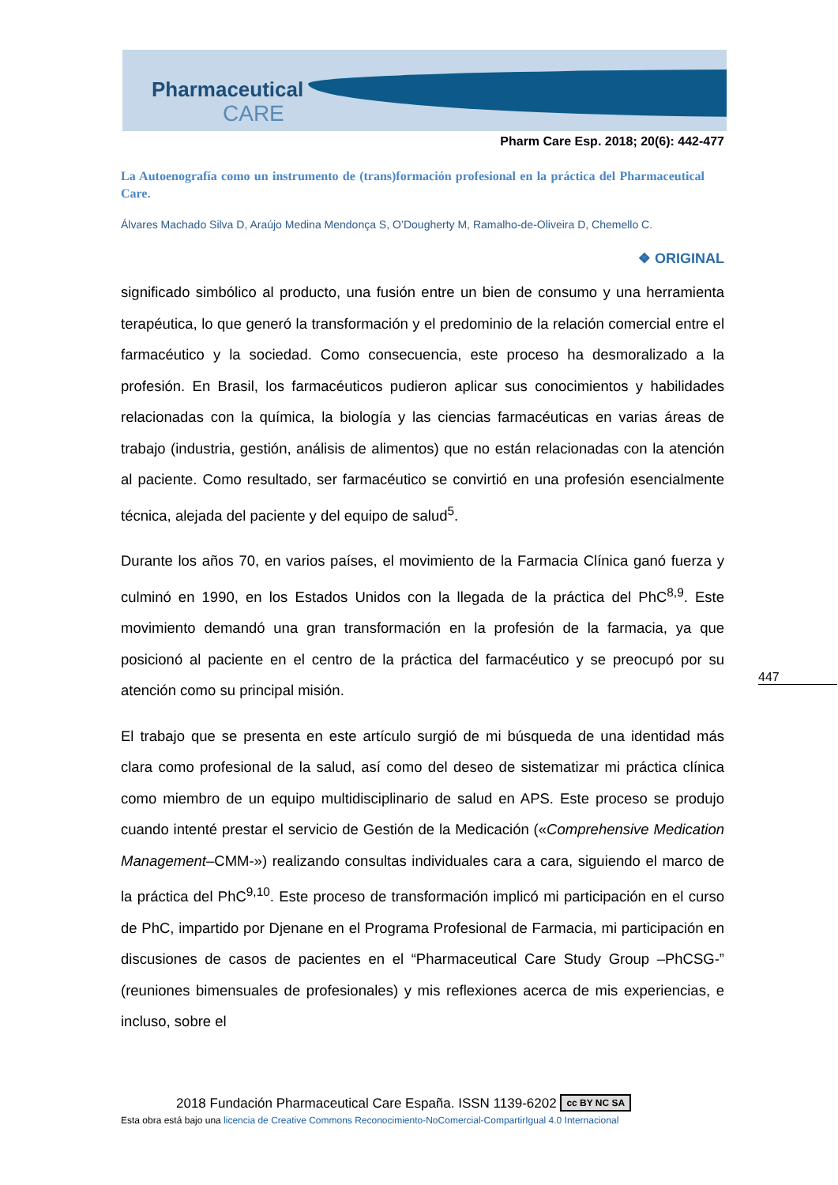Pharmaceutical
CARE
Pharm Care Esp. 2018; 20(6): 442-477
La Autoenografía como un instrumento de (trans)formación profesional en la práctica del Pharmaceutical Care.
Álvares Machado Silva D, Araújo Medina Mendonça S, O’Dougherty M, Ramalho-de-Oliveira D, Chemello C.
❖ ORIGINAL
significado simbólico al producto, una fusión entre un bien de consumo y una herramienta terapéutica, lo que generó la transformación y el predominio de la relación comercial entre el farmacéutico y la sociedad. Como consecuencia, este proceso ha desmoralizado a la profesión. En Brasil, los farmacéuticos pudieron aplicar sus conocimientos y habilidades relacionadas con la química, la biología y las ciencias farmacéuticas en varias áreas de trabajo (industria, gestión, análisis de alimentos) que no están relacionadas con la atención al paciente. Como resultado, ser farmacéutico se convirtió en una profesión esencialmente técnica, alejada del paciente y del equipo de salud<sup>5</sup>.
Durante los años 70, en varios países, el movimiento de la Farmacia Clínica ganó fuerza y culminó en 1990, en los Estados Unidos con la llegada de la práctica del PhC<sup>8,9</sup>. Este movimiento demandó una gran transformación en la profesión de la farmacia, ya que posicionó al paciente en el centro de la práctica del farmacéutico y se preocupó por su atención como su principal misión.
El trabajo que se presenta en este artículo surgió de mi búsqueda de una identidad más clara como profesional de la salud, así como del deseo de sistematizar mi práctica clínica como miembro de un equipo multidisciplinario de salud en APS. Este proceso se produjo cuando intenté prestar el servicio de Gestión de la Medicación («Comprehensive Medication Management–CMM-») realizando consultas individuales cara a cara, siguiendo el marco de la práctica del PhC<sup>9,10</sup>. Este proceso de transformación implicó mi participación en el curso de PhC, impartido por Djenane en el Programa Profesional de Farmacia, mi participación en discusiones de casos de pacientes en el “Pharmaceutical Care Study Group –PhCSG-” (reuniones bimensuales de profesionales) y mis reflexiones acerca de mis experiencias, e incluso, sobre el
447
2018 Fundación Pharmaceutical Care España. ISSN 1139-6202 cc BY NC SA
Esta obra está bajo una licencia de Creative Commons Reconocimiento-NoComercial-CompartirIgual 4.0 Internacional